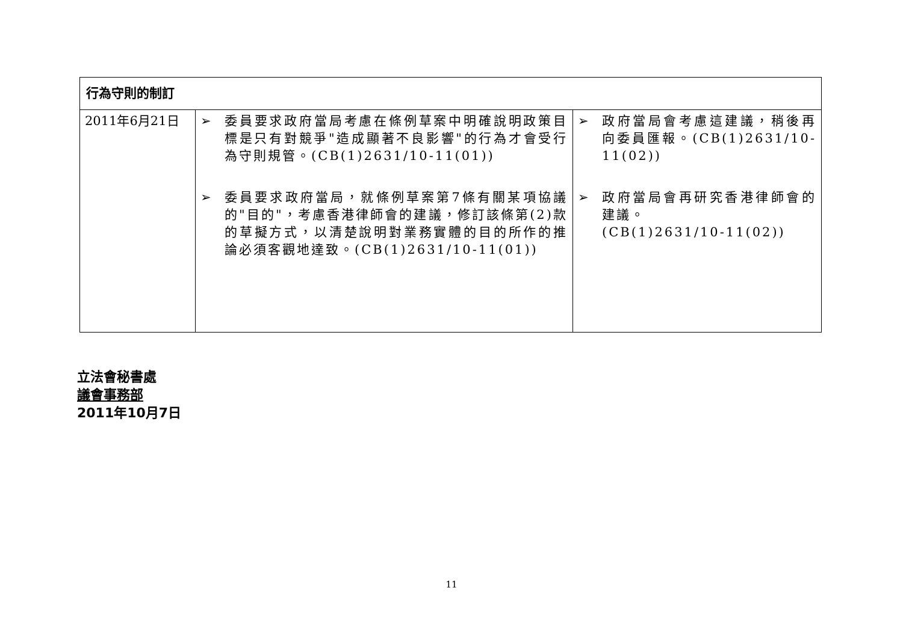| 行為守則的制訂 | | |
| --- | --- | --- |
| 2011年6月21日 | ➢ 委員要求政府當局考慮在條例草案中明確說明政策目標是只有對競爭"造成顯著不良影響"的行為才會受行為守則規管。(CB(1)2631/10-11(01)) ➢ 委員要求政府當局，就條例草案第7條有關某項協議的"目的"，考慮香港律師會的建議，修訂該條第(2)款的草擬方式，以清楚說明對業務實體的目的所作的推論必須客觀地達致。(CB(1)2631/10-11(01)) | ➢ 政府當局會考慮這建議，稍後再向委員匯報。(CB(1)2631/10-11(02)) ➢ 政府當局會再研究香港律師會的建議。 (CB(1)2631/10-11(02)) |
立法會秘書處
議會事務部
2011年10月7日
11